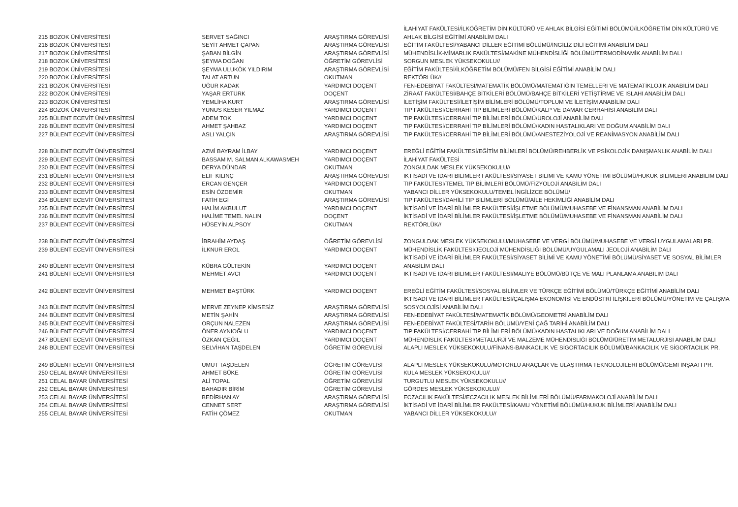| 215 BOZOK ÜNİVERSİTESİ | SERVET SAĞINCI | ARAŞTIRMA GÖREVLİSİ | İLAHİYAT FAKÜLTESİ/İLKÖĞRETİM DİN KÜLTÜRÜ VE AHLAK BİLGİSİ EĞİTİMİ BÖLÜMÜ/İLKÖĞRETİM DİN KÜLTÜRÜ VE AHLAK BİLGİSİ EĞİTİMİ ANABİLİM DALI |
| 216 BOZOK ÜNİVERSİTESİ | SEYİT AHMET ÇAPAN | ARAŞTIRMA GÖREVLİSİ | EĞİTİM FAKÜLTESİ/YABANCI DİLLER EĞİTİMİ BÖLÜMÜ/İNGİLİZ DİLİ EĞİTİMİ ANABİLİM DALI |
| 217 BOZOK ÜNİVERSİTESİ | ŞABAN BİLGİN | ARAŞTIRMA GÖREVLİSİ | MÜHENDİSLİK-MİMARLIK FAKÜLTESİ/MAKİNE MÜHENDİSLİĞİ BÖLÜMÜ/TERMODİNAMİK ANABİLİM DALI |
| 218 BOZOK ÜNİVERSİTESİ | ŞEYMA DOĞAN | ÖĞRETİM GÖREVLİSİ | SORGUN MESLEK YÜKSEKOKULU// |
| 219 BOZOK ÜNİVERSİTESİ | ŞEYMA ULUKÖK YILDIRIM | ARAŞTIRMA GÖREVLİSİ | EĞİTİM FAKÜLTESİ/İLKÖĞRETİM BÖLÜMÜ/FEN BİLGİSİ EĞİTİMİ ANABİLİM DALI |
| 220 BOZOK ÜNİVERSİTESİ | TALAT ARTUN | OKUTMAN | REKTÖRLÜK// |
| 221 BOZOK ÜNİVERSİTESİ | UĞUR KADAK | YARDIMCI DOÇENT | FEN-EDEBİYAT FAKÜLTESİ/MATEMATİK BÖLÜMÜ/MATEMATİĞİN TEMELLERİ VE MATEMATİKLOJİK ANABİLİM DALI |
| 222 BOZOK ÜNİVERSİTESİ | YAŞAR ERTÜRK | DOÇENT | ZİRAAT FAKÜLTESİ/BAHÇE BİTKİLERİ BÖLÜMÜ/BAHÇE BİTKİLERİ YETİŞTİRME VE ISLAHI ANABİLİM DALI |
| 223 BOZOK ÜNİVERSİTESİ | YEMLİHA KURT | ARAŞTIRMA GÖREVLİSİ | İLETİŞİM FAKÜLTESİ/İLETİŞİM BİLİMLERİ BÖLÜMÜ/TOPLUM VE İLETİŞİM ANABİLİM DALI |
| 224 BOZOK ÜNİVERSİTESİ | YUNUS KESER YILMAZ | YARDIMCI DOÇENT | TIP FAKÜLTESİ/CERRAHİ TIP BİLİMLERİ BÖLÜMÜ/KALP VE DAMAR CERRAHİSİ ANABİLİM DALI |
| 225 BÜLENT ECEVİT ÜNİVERSİTESİ | ADEM TOK | YARDIMCI DOÇENT | TIP FAKÜLTESİ/CERRAHİ TIP BİLİMLERİ BÖLÜMÜ/ÜROLOJİ ANABİLİM DALI |
| 226 BÜLENT ECEVİT ÜNİVERSİTESİ | AHMET ŞAHBAZ | YARDIMCI DOÇENT | TIP FAKÜLTESİ/CERRAHİ TIP BİLİMLERİ BÖLÜMÜ/KADIN HASTALIKLARI VE DOĞUM ANABİLİM DALI |
| 227 BÜLENT ECEVİT ÜNİVERSİTESİ | ASLI YALÇIN | ARAŞTIRMA GÖREVLİSİ | TIP FAKÜLTESİ/CERRAHİ TIP BİLİMLERİ BÖLÜMÜ/ANESTEZİYOLOJİ VE REANİMASYON ANABİLİM DALI |
| 228 BÜLENT ECEVİT ÜNİVERSİTESİ | AZMİ BAYRAM İLBAY | YARDIMCI DOÇENT | EREĞLİ EĞİTİM FAKÜLTESİ/EĞİTİM BİLİMLERİ BÖLÜMÜ/REHBERLİK VE PSİKOLOJİK DANIŞMANLIK ANABİLİM DALI |
| 229 BÜLENT ECEVİT ÜNİVERSİTESİ | BASSAM M. SALMAN ALKAWASMEH | YARDIMCI DOÇENT | İLAHİYAT FAKÜLTESİ |
| 230 BÜLENT ECEVİT ÜNİVERSİTESİ | DERYA DÜNDAR | OKUTMAN | ZONGULDAK MESLEK YÜKSEKOKULU// |
| 231 BÜLENT ECEVİT ÜNİVERSİTESİ | ELİF KILINÇ | ARAŞTIRMA GÖREVLİSİ | İKTİSADİ VE İDARİ BİLİMLER FAKÜLTESİ/SİYASET BİLİMİ VE KAMU YÖNETİMİ BÖLÜMÜ/HUKUK BİLİMLERİ ANABİLİM DALI |
| 232 BÜLENT ECEVİT ÜNİVERSİTESİ | ERCAN GENÇER | YARDIMCI DOÇENT | TIP FAKÜLTESİ/TEMEL TIP BİLİMLERİ BÖLÜMÜ/FİZYOLOJİ ANABİLİM DALI |
| 233 BÜLENT ECEVİT ÜNİVERSİTESİ | ESİN ÖZDEMİR | OKUTMAN | YABANCI DİLLER YÜKSEKOKULU/TEMEL İNGİLİZCE BÖLÜMÜ/ |
| 234 BÜLENT ECEVİT ÜNİVERSİTESİ | FATİH EGİ | ARAŞTIRMA GÖREVLİSİ | TIP FAKÜLTESİ/DAHİLİ TIP BİLİMLERİ BÖLÜMÜ/AİLE HEKİMLİĞİ ANABİLİM DALI |
| 235 BÜLENT ECEVİT ÜNİVERSİTESİ | HALİM AKBULUT | YARDIMCI DOÇENT | İKTİSADİ VE İDARİ BİLİMLER FAKÜLTESİ/İŞLETME BÖLÜMÜ/MUHASEBE VE FİNANSMAN ANABİLİM DALI |
| 236 BÜLENT ECEVİT ÜNİVERSİTESİ | HALİME TEMEL NALIN | DOÇENT | İKTİSADİ VE İDARİ BİLİMLER FAKÜLTESİ/İŞLETME BÖLÜMÜ/MUHASEBE VE FİNANSMAN ANABİLİM DALI |
| 237 BÜLENT ECEVİT ÜNİVERSİTESİ | HÜSEYİN ALPSOY | OKUTMAN | REKTÖRLÜK// |
| 238 BÜLENT ECEVİT ÜNİVERSİTESİ | İBRAHİM AYDAŞ | ÖĞRETİM GÖREVLİSİ | ZONGULDAK MESLEK YÜKSEKOKULU/MUHASEBE VE VERGİ BÖLÜMÜ/MUHASEBE VE VERGİ UYGULAMALARI PR. |
| 239 BÜLENT ECEVİT ÜNİVERSİTESİ | İLKNUR EROL | YARDIMCI DOÇENT | MÜHENDİSLİK FAKÜLTESİ/JEOLOJİ MÜHENDİSLİĞİ BÖLÜMÜ/UYGULAMALI JEOLOJİ ANABİLİM DALI |
| 240 BÜLENT ECEVİT ÜNİVERSİTESİ | KÜBRA GÜLTEKİN | YARDIMCI DOÇENT | İKTİSADİ VE İDARİ BİLİMLER FAKÜLTESİ/SİYASET BİLİMİ VE KAMU YÖNETİMİ BÖLÜMÜ/SİYASET VE SOSYAL BİLİMLER ANABİLİM DALI |
| 241 BÜLENT ECEVİT ÜNİVERSİTESİ | MEHMET AVCI | YARDIMCI DOÇENT | İKTİSADİ VE İDARİ BİLİMLER FAKÜLTESİ/MALİYE BÖLÜMÜ/BÜTÇE VE MALİ PLANLAMA ANABİLİM DALI |
| 242 BÜLENT ECEVİT ÜNİVERSİTESİ | MEHMET BAŞTÜRK | YARDIMCI DOÇENT | EREĞLİ EĞİTİM FAKÜLTESİ/SOSYAL BİLİMLER VE TÜRKÇE EĞİTİMİ BÖLÜMÜ/TÜRKÇE EĞİTİMİ ANABİLİM DALI |
| 243 BÜLENT ECEVİT ÜNİVERSİTESİ | MERVE ZEYNEP KİMSESİZ | ARAŞTIRMA GÖREVLİSİ | İKTİSADİ VE İDARİ BİLİMLER FAKÜLTESİ/ÇALIŞMA EKONOMİSİ VE ENDÜSTRİ İLİŞKİLERİ BÖLÜMÜ/YÖNETİM VE ÇALIŞMA SOSYOLOJİSİ ANABİLİM DALI |
| 244 BÜLENT ECEVİT ÜNİVERSİTESİ | METİN ŞAHİN | ARAŞTIRMA GÖREVLİSİ | FEN-EDEBİYAT FAKÜLTESİ/MATEMATİK BÖLÜMÜ/GEOMETRİ ANABİLİM DALI |
| 245 BÜLENT ECEVİT ÜNİVERSİTESİ | ORÇUN NALEZEN | ARAŞTIRMA GÖREVLİSİ | FEN-EDEBİYAT FAKÜLTESİ/TARİH BÖLÜMÜ/YENİ ÇAĞ TARİHİ ANABİLİM DALI |
| 246 BÜLENT ECEVİT ÜNİVERSİTESİ | ÖNER AYNIOĞLU | YARDIMCI DOÇENT | TIP FAKÜLTESİ/CERRAHİ TIP BİLİMLERİ BÖLÜMÜ/KADIN HASTALIKLARI VE DOĞUM ANABİLİM DALI |
| 247 BÜLENT ECEVİT ÜNİVERSİTESİ | ÖZKAN ÇEĞİL | YARDIMCI DOÇENT | MÜHENDİSLİK FAKÜLTESİ/METALURJİ VE MALZEME MÜHENDİSLİĞİ BÖLÜMÜ/ÜRETİM METALURJİSİ ANABİLİM DALI |
| 248 BÜLENT ECEVİT ÜNİVERSİTESİ | SELVİHAN TAŞDELEN | ÖĞRETİM GÖREVLİSİ | ALAPLI MESLEK YÜKSEKOKULU/FİNANS-BANKACILIK VE SİGORTACILIK BÖLÜMÜ/BANKACILIK VE SİGORTACILIK PR. |
| 249 BÜLENT ECEVİT ÜNİVERSİTESİ | UMUT TAŞDELEN | ÖĞRETİM GÖREVLİSİ | ALAPLI MESLEK YÜKSEKOKULU/MOTORLU ARAÇLAR VE ULAŞTIRMA TEKNOLOJİLERİ BÖLÜMÜ/GEMİ İNŞAATI PR. |
| 250 CELAL BAYAR ÜNİVERSİTESİ | AHMET BÜKE | ÖĞRETİM GÖREVLİSİ | KULA MESLEK YÜKSEKOKULU// |
| 251 CELAL BAYAR ÜNİVERSİTESİ | ALİ TOPAL | ÖĞRETİM GÖREVLİSİ | TURGUTLU MESLEK YÜKSEKOKULU// |
| 252 CELAL BAYAR ÜNİVERSİTESİ | BAHADIR BİRİM | ÖĞRETİM GÖREVLİSİ | GÖRDES MESLEK YÜKSEKOKULU// |
| 253 CELAL BAYAR ÜNİVERSİTESİ | BEDİRHAN AY | ARAŞTIRMA GÖREVLİSİ | ECZACILIK FAKÜLTESİ/ECZACILIK MESLEK BİLİMLERİ BÖLÜMÜ/FARMAKOLOJİ ANABİLİM DALI |
| 254 CELAL BAYAR ÜNİVERSİTESİ | CENNET SERT | ARAŞTIRMA GÖREVLİSİ | İKTİSADİ VE İDARİ BİLİMLER FAKÜLTESİ/KAMU YÖNETİMİ BÖLÜMÜ/HUKUK BİLİMLERİ ANABİLİM DALI |
| 255 CELAL BAYAR ÜNİVERSİTESİ | FATİH ÇÖMEZ | OKUTMAN | YABANCI DİLLER YÜKSEKOKULU// |